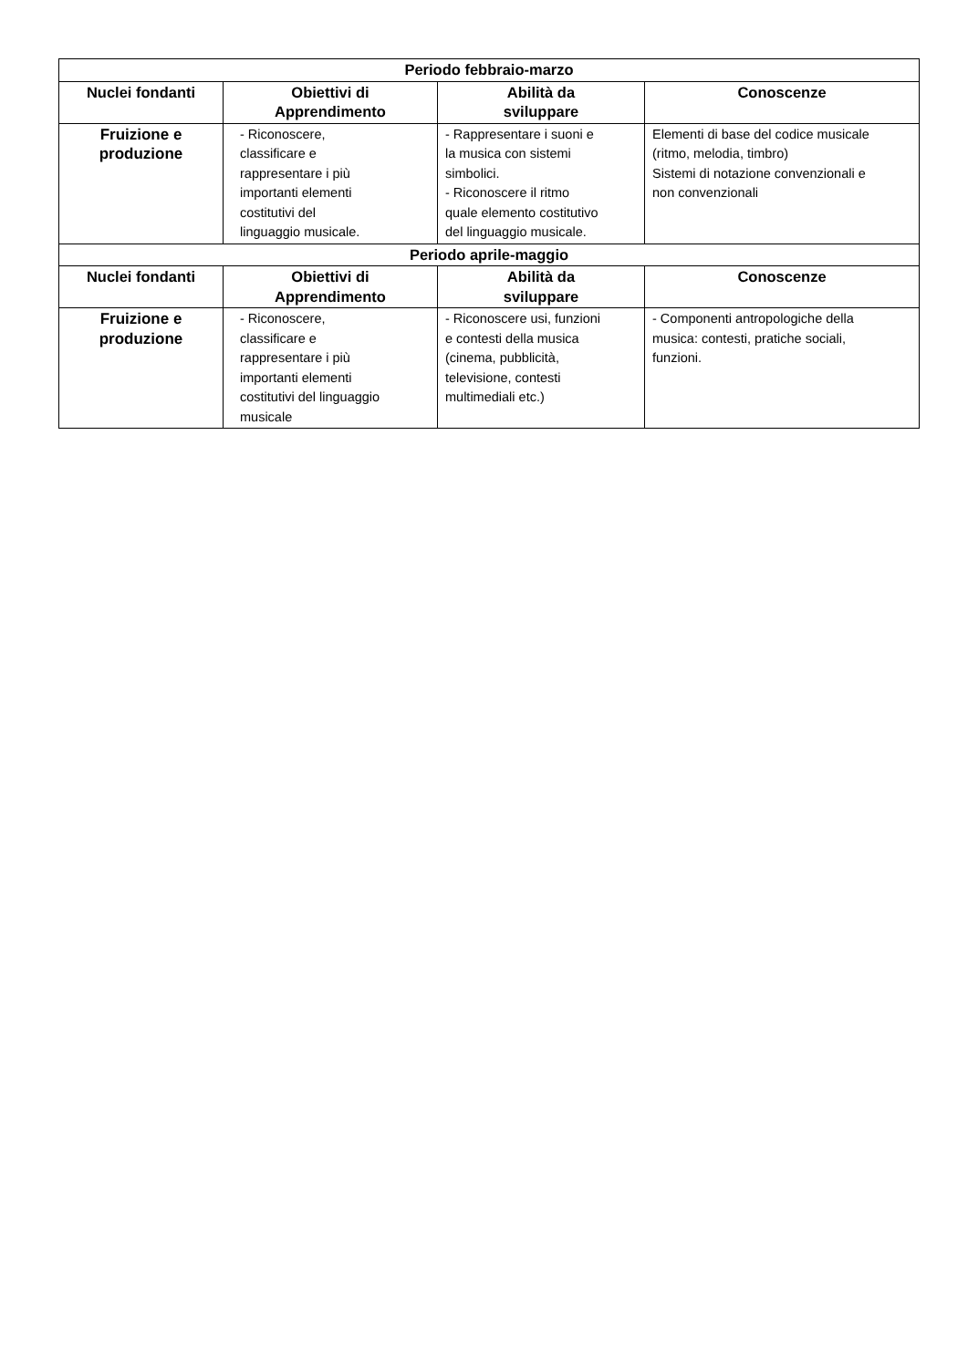| Periodo febbraio-marzo | | | |
| Nuclei fondanti | Obiettivi di Apprendimento | Abilità da sviluppare | Conoscenze |
| Fruizione e produzione | - Riconoscere, classificare e rappresentare i più importanti elementi costitutivi del linguaggio musicale. | - Rappresentare i suoni e la musica con sistemi simbolici. - Riconoscere il ritmo quale elemento costitutivo del linguaggio musicale. | Elementi di base del codice musicale (ritmo, melodia, timbro) Sistemi di notazione convenzionali e non convenzionali |
| Periodo aprile-maggio | | | |
| Nuclei fondanti | Obiettivi di Apprendimento | Abilità da sviluppare | Conoscenze |
| Fruizione e produzione | - Riconoscere, classificare e rappresentare i più importanti elementi costitutivi del linguaggio musicale | - Riconoscere usi, funzioni e contesti della musica (cinema, pubblicità, televisione, contesti multimediali etc.) | - Componenti antropologiche della musica: contesti, pratiche sociali, funzioni. |